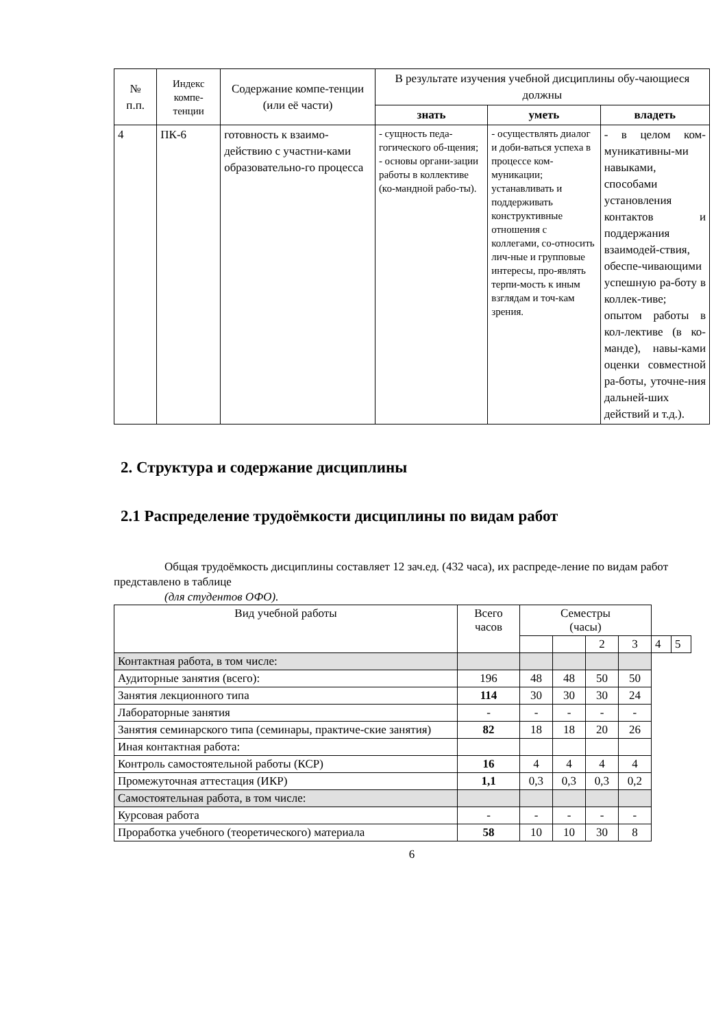| № п.п. | Индекс компе-тенции | Содержание компе-тенции (или её части) | В результате изучения учебной дисциплины обу-чающиеся должны | | |
| --- | --- | --- | --- | --- | --- |
| | | | знать | уметь | владеть |
| 4 | ПК-6 | готовность к взаимо-действию с участни-ками образовательно-го процесса | - сущность педа-гогического об-щения; - основы органи-зации работы в коллективе (ко-мандной рабо-ты). | - осуществлять диалог и доби-ваться успеха в процессе ком-муникации; устанавливать и поддерживать конструктивные отношения с коллегами, со-относить лич-ные и групповые интересы, про-являть терпи-мость к иным взглядам и точ-кам зрения. | - в целом ком-муникативны-ми навыками, способами установления контактов и поддержания взаимодей-ствия, обеспе-чивающими успешную ра-боту в коллек-тиве; опытом работы в кол-лективе (в ко-манде), навы-ками оценки совместной ра-боты, уточне-ния дальней-ших действий и т.д.). |
2. Структура и содержание дисциплины
2.1 Распределение трудоёмкости дисциплины по видам работ
Общая трудоёмкость дисциплины составляет 12 зач.ед. (432 часа), их распреде-ление по видам работ представлено в таблице
(для студентов ОФО).
| Вид учебной работы | Всего часов | Семестры (часы) | | | | | |
| | | | | 2 | 3 | 4 | 5 |
| Контактная работа, в том числе: | | | | | | | |
| Аудиторные занятия (всего): | 196 | 48 | 48 | 50 | 50 | | |
| Занятия лекционного типа | 114 | 30 | 30 | 30 | 24 | | |
| Лабораторные занятия | - | - | - | - | - | | |
| Занятия семинарского типа (семинары, практиче-ские занятия) | 82 | 18 | 18 | 20 | 26 | | |
| Иная контактная работа: | | | | | | | |
| Контроль самостоятельной работы (КСР) | 16 | 4 | 4 | 4 | 4 | | |
| Промежуточная аттестация (ИКР) | 1,1 | 0,3 | 0,3 | 0,3 | 0,2 | | |
| Самостоятельная работа, в том числе: | | | | | | | |
| Курсовая работа | - | - | - | - | - | | |
| Проработка учебного (теоретического) материала | 58 | 10 | 10 | 30 | 8 | | |
6